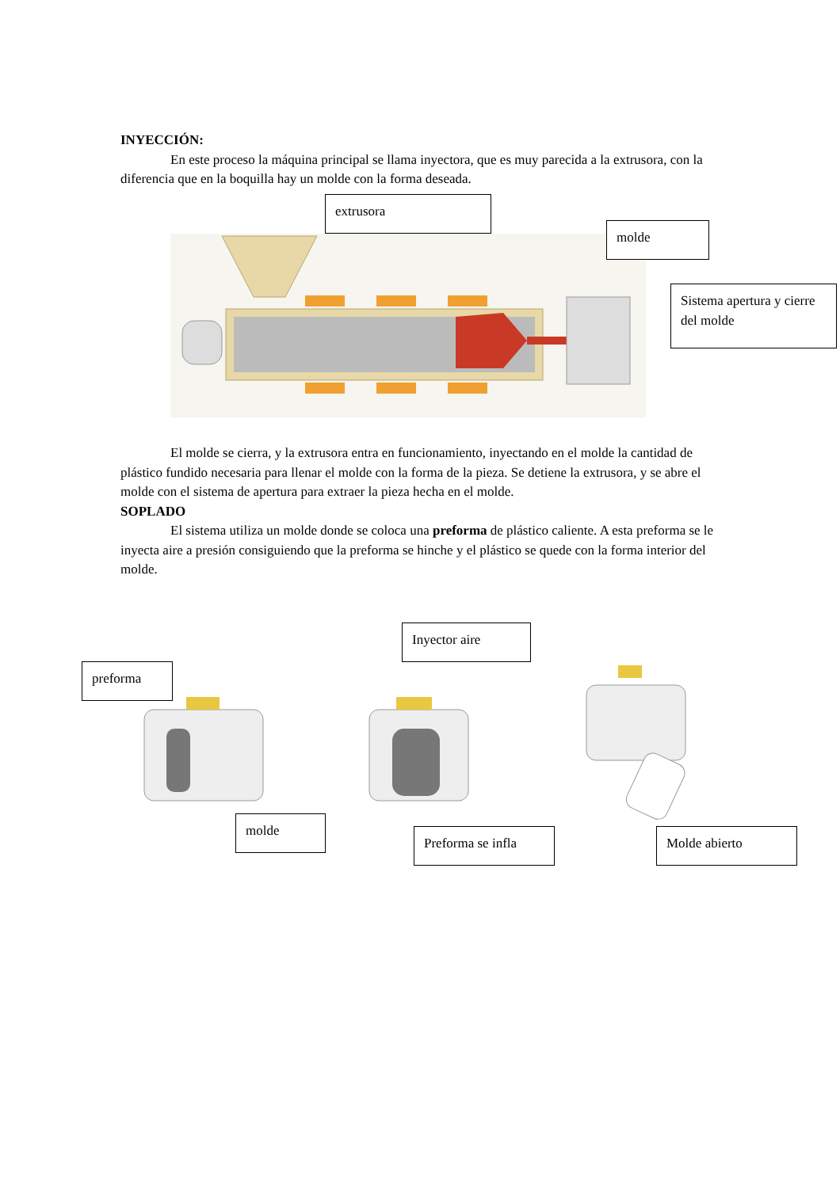INYECCIÓN:
En este proceso la máquina principal se llama inyectora, que es muy parecida a la extrusora, con la diferencia que en la boquilla hay un molde con la forma deseada.
extrusora
molde
Sistema apertura y cierre del molde
El molde se cierra, y la extrusora entra en funcionamiento, inyectando en el molde la cantidad de plástico fundido necesaria para llenar el molde con la forma de la pieza. Se detiene la extrusora, y se abre el molde con el sistema de apertura para extraer la pieza hecha en el molde.
SOPLADO
El sistema utiliza un molde donde se coloca una preforma de plástico caliente. A esta preforma se le inyecta aire a presión consiguiendo que la preforma se hinche y el plástico se quede con la forma interior del molde.
Inyector aire
preforma
molde
Preforma se infla Molde abierto